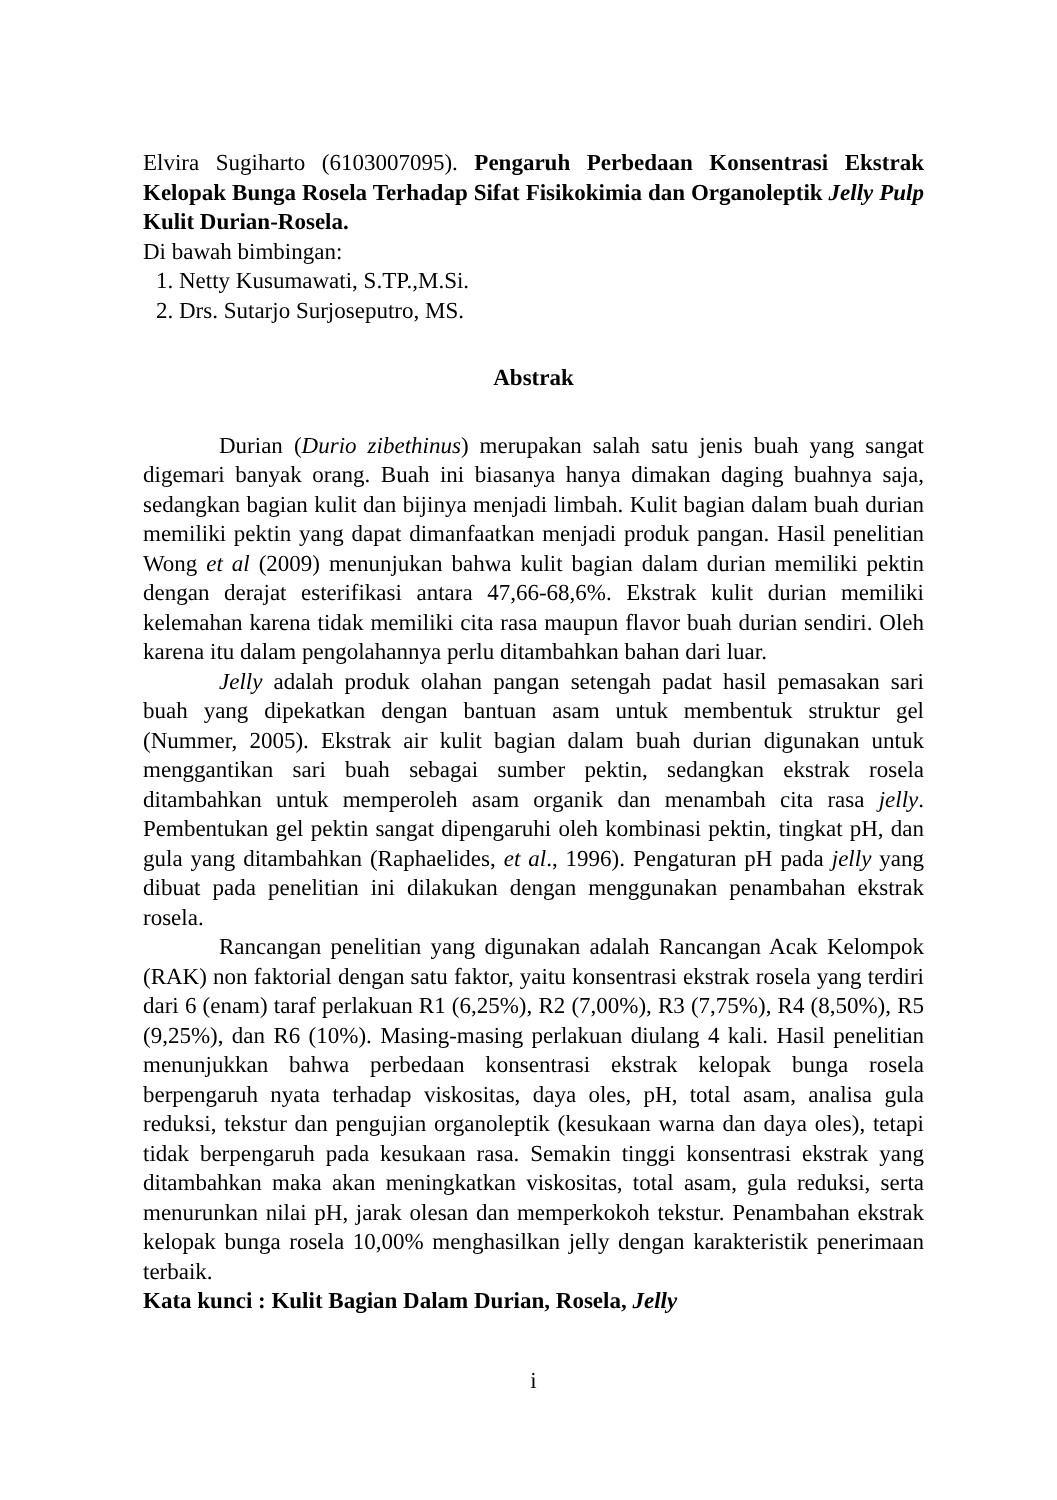Elvira Sugiharto (6103007095). Pengaruh Perbedaan Konsentrasi Ekstrak Kelopak Bunga Rosela Terhadap Sifat Fisikokimia dan Organoleptik Jelly Pulp Kulit Durian-Rosela.
Di bawah bimbingan:
1. Netty Kusumawati, S.TP.,M.Si.
2. Drs. Sutarjo Surjoseputro, MS.
Abstrak
Durian (Durio zibethinus) merupakan salah satu jenis buah yang sangat digemari banyak orang. Buah ini biasanya hanya dimakan daging buahnya saja, sedangkan bagian kulit dan bijinya menjadi limbah. Kulit bagian dalam buah durian memiliki pektin yang dapat dimanfaatkan menjadi produk pangan. Hasil penelitian Wong et al (2009) menunjukan bahwa kulit bagian dalam durian memiliki pektin dengan derajat esterifikasi antara 47,66-68,6%. Ekstrak kulit durian memiliki kelemahan karena tidak memiliki cita rasa maupun flavor buah durian sendiri. Oleh karena itu dalam pengolahannya perlu ditambahkan bahan dari luar.
Jelly adalah produk olahan pangan setengah padat hasil pemasakan sari buah yang dipekatkan dengan bantuan asam untuk membentuk struktur gel (Nummer, 2005). Ekstrak air kulit bagian dalam buah durian digunakan untuk menggantikan sari buah sebagai sumber pektin, sedangkan ekstrak rosela ditambahkan untuk memperoleh asam organik dan menambah cita rasa jelly. Pembentukan gel pektin sangat dipengaruhi oleh kombinasi pektin, tingkat pH, dan gula yang ditambahkan (Raphaelides, et al., 1996). Pengaturan pH pada jelly yang dibuat pada penelitian ini dilakukan dengan menggunakan penambahan ekstrak rosela.
Rancangan penelitian yang digunakan adalah Rancangan Acak Kelompok (RAK) non faktorial dengan satu faktor, yaitu konsentrasi ekstrak rosela yang terdiri dari 6 (enam) taraf perlakuan R1 (6,25%), R2 (7,00%), R3 (7,75%), R4 (8,50%), R5 (9,25%), dan R6 (10%). Masing-masing perlakuan diulang 4 kali. Hasil penelitian menunjukkan bahwa perbedaan konsentrasi ekstrak kelopak bunga rosela berpengaruh nyata terhadap viskositas, daya oles, pH, total asam, analisa gula reduksi, tekstur dan pengujian organoleptik (kesukaan warna dan daya oles), tetapi tidak berpengaruh pada kesukaan rasa. Semakin tinggi konsentrasi ekstrak yang ditambahkan maka akan meningkatkan viskositas, total asam, gula reduksi, serta menurunkan nilai pH, jarak olesan dan memperkokoh tekstur. Penambahan ekstrak kelopak bunga rosela 10,00% menghasilkan jelly dengan karakteristik penerimaan terbaik.
Kata kunci : Kulit Bagian Dalam Durian, Rosela, Jelly
i